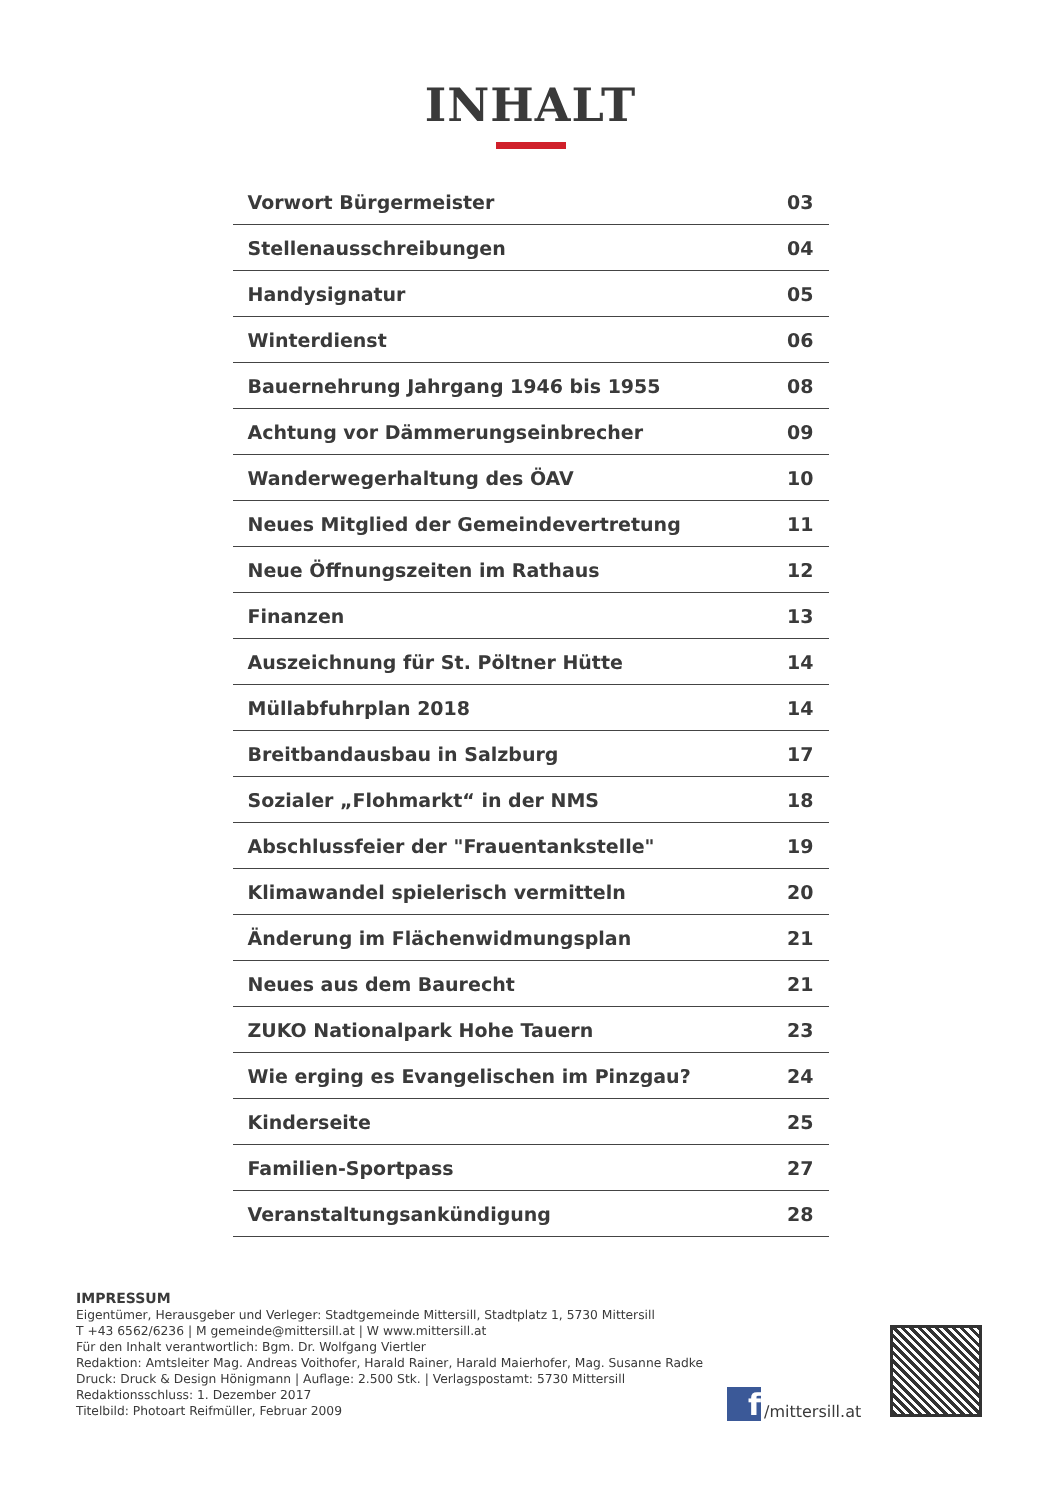INHALT
| Vorwort Bürgermeister | 03 |
| Stellenausschreibungen | 04 |
| Handysignatur | 05 |
| Winterdienst | 06 |
| Bauernehrung Jahrgang 1946 bis 1955 | 08 |
| Achtung vor Dämmerungseinbrecher | 09 |
| Wanderwegerhaltung des ÖAV | 10 |
| Neues Mitglied der Gemeindevertretung | 11 |
| Neue Öffnungszeiten im Rathaus | 12 |
| Finanzen | 13 |
| Auszeichnung für St. Pöltner Hütte | 14 |
| Müllabfuhrplan 2018 | 14 |
| Breitbandausbau in Salzburg | 17 |
| Sozialer „Flohmarkt“ in der NMS | 18 |
| Abschlussfeier der "Frauentankstelle" | 19 |
| Klimawandel spielerisch vermitteln | 20 |
| Änderung im Flächenwidmungsplan | 21 |
| Neues aus dem Baurecht | 21 |
| ZUKO Nationalpark Hohe Tauern | 23 |
| Wie erging es Evangelischen im Pinzgau? | 24 |
| Kinderseite | 25 |
| Familien-Sportpass | 27 |
| Veranstaltungsankündigung | 28 |
IMPRESSUM
Eigentümer, Herausgeber und Verleger: Stadtgemeinde Mittersill, Stadtplatz 1, 5730 Mittersill
T +43 6562/6236 | M gemeinde@mittersill.at | W www.mittersill.at
Für den Inhalt verantwortlich: Bgm. Dr. Wolfgang Viertler
Redaktion: Amtsleiter Mag. Andreas Voithofer, Harald Rainer, Harald Maierhofer, Mag. Susanne Radke
Druck: Druck & Design Hönigmann | Auflage: 2.500 Stk. | Verlagspostamt: 5730 Mittersill
Redaktionsschluss: 1. Dezember 2017
Titelbild: Photoart Reifmüller, Februar 2009
f /mittersill.at